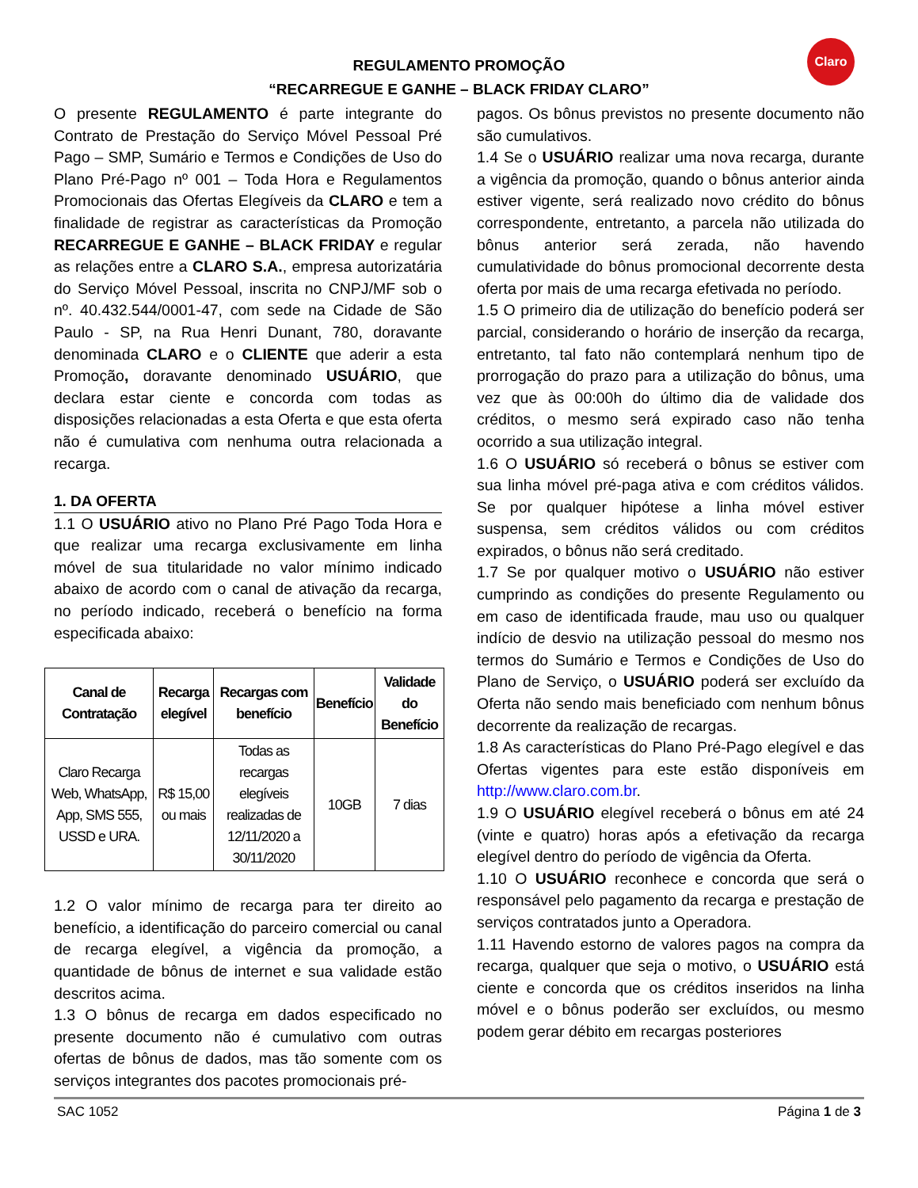Claro
REGULAMENTO PROMOÇÃO
“RECARREGUE E GANHE – BLACK FRIDAY CLARO”
O presente REGULAMENTO é parte integrante do Contrato de Prestação do Serviço Móvel Pessoal Pré Pago – SMP, Sumário e Termos e Condições de Uso do Plano Pré-Pago nº 001 – Toda Hora e Regulamentos Promocionais das Ofertas Elegíveis da CLARO e tem a finalidade de registrar as características da Promoção RECARREGUE E GANHE – BLACK FRIDAY e regular as relações entre a CLARO S.A., empresa autorizatária do Serviço Móvel Pessoal, inscrita no CNPJ/MF sob o nº. 40.432.544/0001-47, com sede na Cidade de São Paulo - SP, na Rua Henri Dunant, 780, doravante denominada CLARO e o CLIENTE que aderir a esta Promoção, doravante denominado USUÁRIO, que declara estar ciente e concorda com todas as disposições relacionadas a esta Oferta e que esta oferta não é cumulativa com nenhuma outra relacionada a recarga.
1. DA OFERTA
1.1 O USUÁRIO ativo no Plano Pré Pago Toda Hora e que realizar uma recarga exclusivamente em linha móvel de sua titularidade no valor mínimo indicado abaixo de acordo com o canal de ativação da recarga, no período indicado, receberá o benefício na forma especificada abaixo:
| Canal de Contratação | Recarga elegível | Recargas com benefício | Benefício | Validade do Benefício |
| --- | --- | --- | --- | --- |
| Claro Recarga Web, WhatsApp, App, SMS 555, USSD e URA. | R$ 15,00 ou mais | Todas as recargas elegíveis realizadas de 12/11/2020 a 30/11/2020 | 10GB | 7 dias |
1.2 O valor mínimo de recarga para ter direito ao benefício, a identificação do parceiro comercial ou canal de recarga elegível, a vigência da promoção, a quantidade de bônus de internet e sua validade estão descritos acima.
1.3 O bônus de recarga em dados especificado no presente documento não é cumulativo com outras ofertas de bônus de dados, mas tão somente com os serviços integrantes dos pacotes promocionais pré-
pagos. Os bônus previstos no presente documento não são cumulativos.
1.4 Se o USUÁRIO realizar uma nova recarga, durante a vigência da promoção, quando o bônus anterior ainda estiver vigente, será realizado novo crédito do bônus correspondente, entretanto, a parcela não utilizada do bônus anterior será zerada, não havendo cumulatividade do bônus promocional decorrente desta oferta por mais de uma recarga efetivada no período.
1.5 O primeiro dia de utilização do benefício poderá ser parcial, considerando o horário de inserção da recarga, entretanto, tal fato não contemplará nenhum tipo de prorrogação do prazo para a utilização do bônus, uma vez que às 00:00h do último dia de validade dos créditos, o mesmo será expirado caso não tenha ocorrido a sua utilização integral.
1.6 O USUÁRIO só receberá o bônus se estiver com sua linha móvel pré-paga ativa e com créditos válidos. Se por qualquer hipótese a linha móvel estiver suspensa, sem créditos válidos ou com créditos expirados, o bônus não será creditado.
1.7 Se por qualquer motivo o USUÁRIO não estiver cumprindo as condições do presente Regulamento ou em caso de identificada fraude, mau uso ou qualquer indício de desvio na utilização pessoal do mesmo nos termos do Sumário e Termos e Condições de Uso do Plano de Serviço, o USUÁRIO poderá ser excluído da Oferta não sendo mais beneficiado com nenhum bônus decorrente da realização de recargas.
1.8 As características do Plano Pré-Pago elegível e das Ofertas vigentes para este estão disponíveis em http://www.claro.com.br.
1.9 O USUÁRIO elegível receberá o bônus em até 24 (vinte e quatro) horas após a efetivação da recarga elegível dentro do período de vigência da Oferta.
1.10 O USUÁRIO reconhece e concorda que será o responsável pelo pagamento da recarga e prestação de serviços contratados junto a Operadora.
1.11 Havendo estorno de valores pagos na compra da recarga, qualquer que seja o motivo, o USUÁRIO está ciente e concorda que os créditos inseridos na linha móvel e o bônus poderão ser excluídos, ou mesmo podem gerar débito em recargas posteriores
SAC 1052 Página 1 de 3